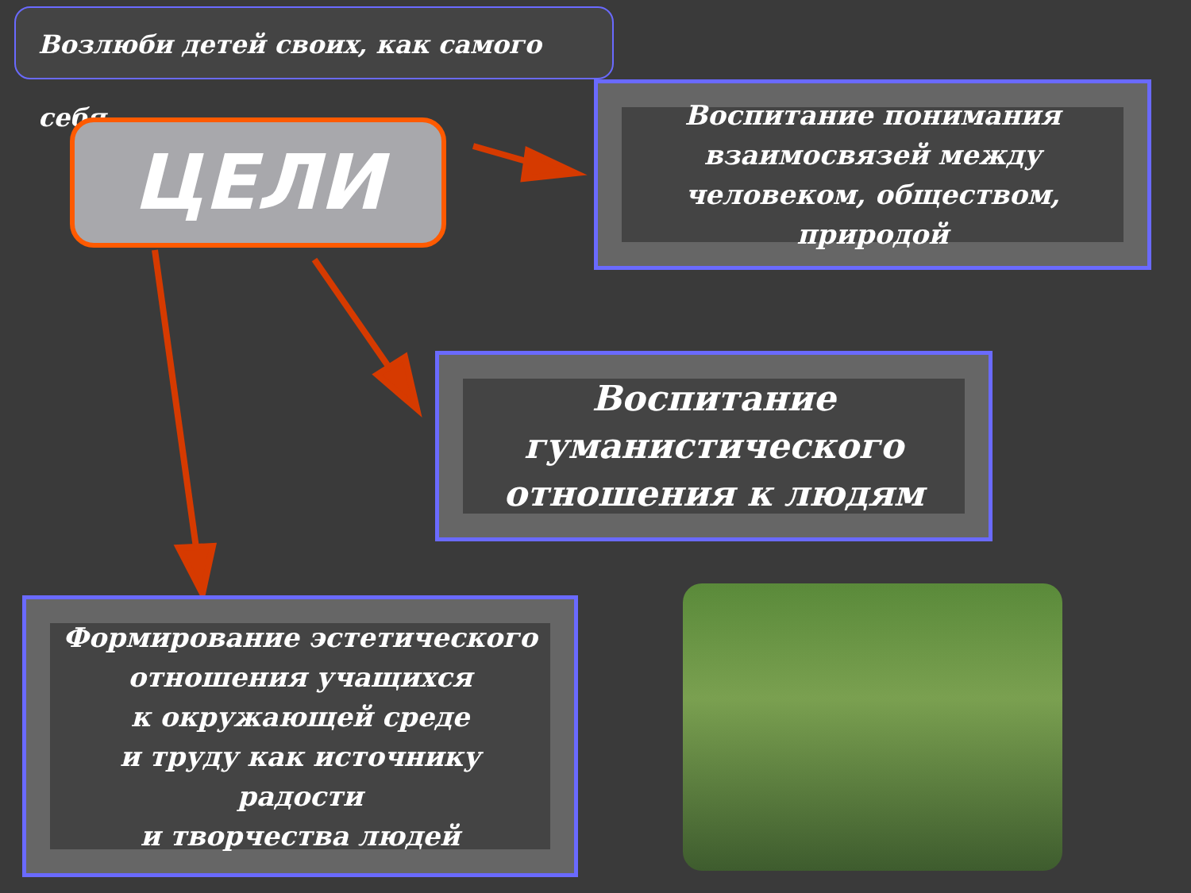Возлюби детей своих, как самого себя
ЦЕЛИ
Воспитание понимания взаимосвязей между человеком, обществом, природой
Воспитание гуманистического отношения к людям
Формирование эстетического отношения учащихся
к окружающей среде
и труду как источнику
радости
и творчества людей